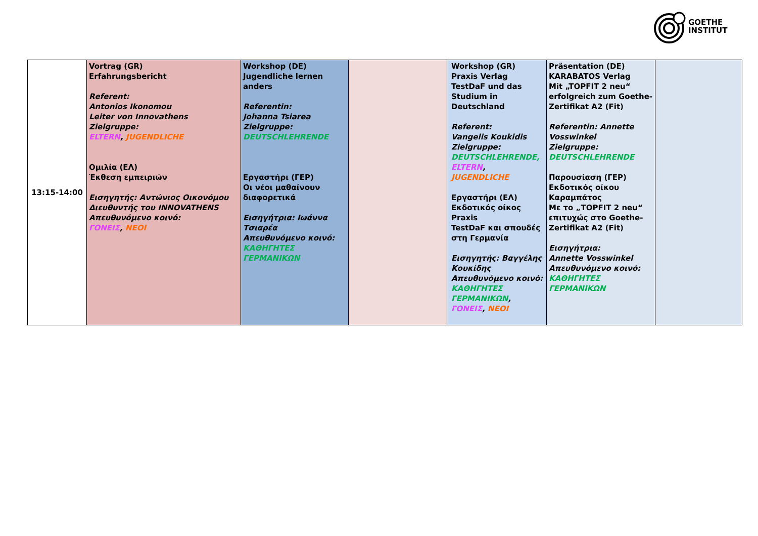GOETHE
INSTITUT
| 13:15-14:00 | Vortrag (GR) Erfahrungsbericht Referent: Antonios Ikonomou Leiter von Innovathens Zielgruppe: ELTERN , JUGENDLICHE Ομιλία (ΕΛ) Έκθεση εμπειριών Εισηγητής: Αντώνιος Οικονόμου Διευθυντής του INNOVATHENS Απευθυνόμενο κοινό: ΓΟΝΕΙΣ , ΝΕΟΙ | Workshop (DE) Jugendliche lernen anders Referentin: Johanna Tsiarea Zielgruppe: DEUTSCHLEHRENDE Εργαστήρι (ΓΕΡ) Οι νέοι μαθαίνουν διαφορετικά Εισηγήτρια: Ιωάννα Τσιαρέα Απευθυνόμενο κοινό: ΚΑΘΗΓΗΤΕΣ ΓΕΡΜΑΝΙΚΩΝ | | Workshop (GR) Praxis Verlag TestDaF und das Studium in Deutschland Referent: Vangelis Koukidis Zielgruppe: DEUTSCHLEHRENDE, ELTERN , JUGENDLICHE Εργαστήρι (ΕΛ) Εκδοτικός οίκος Praxis TestDaF και σπουδές στη Γερμανία Εισηγητής: Βαγγέλης Κουκίδης Απευθυνόμενο κοινό: ΚΑΘΗΓΗΤΕΣ ΓΕΡΜΑΝΙΚΩΝ , ΓΟΝΕΙΣ , ΝΕΟΙ | Präsentation (DE) KARABATOS Verlag Mit „TOPFIT 2 neu“ erfolgreich zum Goethe-Zertifikat A2 (Fit) Referentin: Annette Vosswinkel Zielgruppe: DEUTSCHLEHRENDE Παρουσίαση (ΓΕΡ) Εκδοτικός οίκου Καραμπάτος Με το „TOPFIT 2 neu“ επιτυχώς στο Goethe-Zertifikat A2 (Fit) Εισηγήτρια: Annette Vosswinkel Απευθυνόμενο κοινό: ΚΑΘΗΓΗΤΕΣ ΓΕΡΜΑΝΙΚΩΝ | |